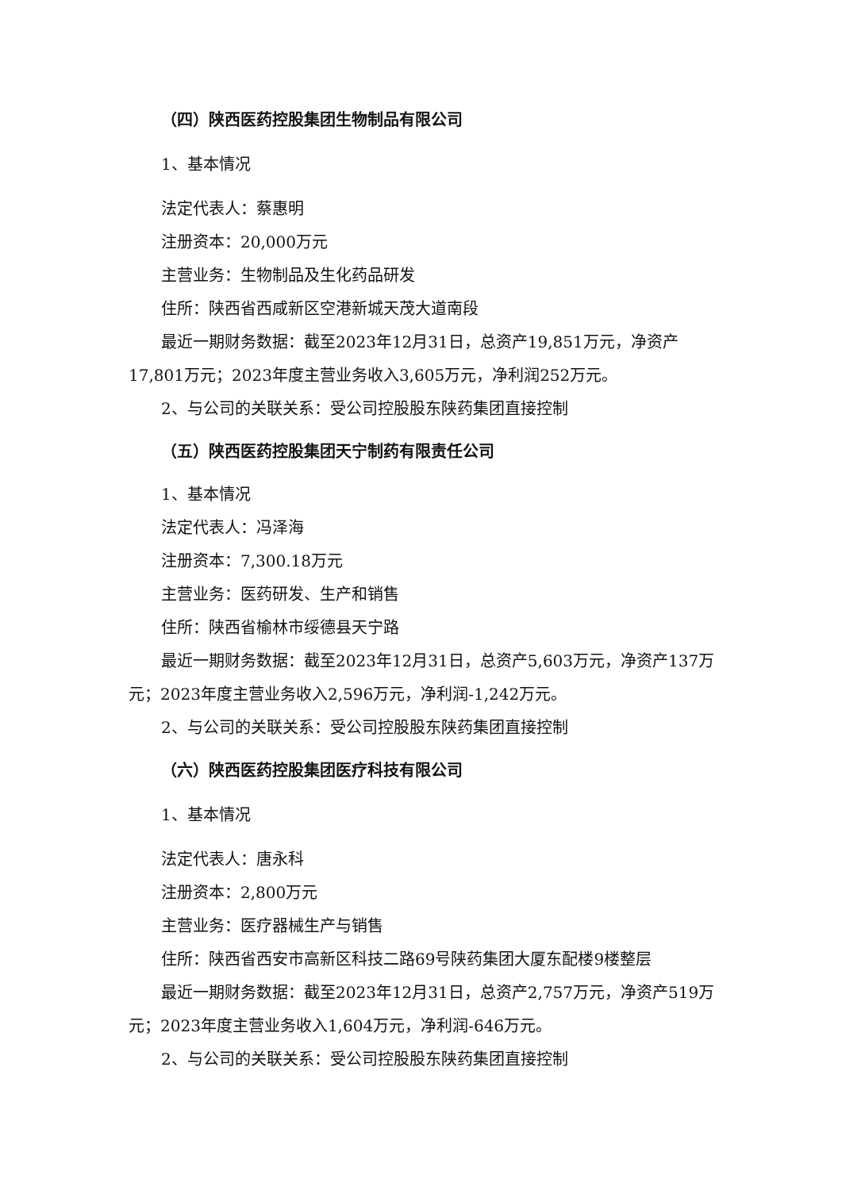（四）陕西医药控股集团生物制品有限公司
1、基本情况
法定代表人：蔡惠明
注册资本：20,000万元
主营业务：生物制品及生化药品研发
住所：陕西省西咸新区空港新城天茂大道南段
最近一期财务数据：截至2023年12月31日，总资产19,851万元，净资产17,801万元；2023年度主营业务收入3,605万元，净利润252万元。
2、与公司的关联关系：受公司控股股东陕药集团直接控制
（五）陕西医药控股集团天宁制药有限责任公司
1、基本情况
法定代表人：冯泽海
注册资本：7,300.18万元
主营业务：医药研发、生产和销售
住所：陕西省榆林市绥德县天宁路
最近一期财务数据：截至2023年12月31日，总资产5,603万元，净资产137万元；2023年度主营业务收入2,596万元，净利润-1,242万元。
2、与公司的关联关系：受公司控股股东陕药集团直接控制
（六）陕西医药控股集团医疗科技有限公司
1、基本情况
法定代表人：唐永科
注册资本：2,800万元
主营业务：医疗器械生产与销售
住所：陕西省西安市高新区科技二路69号陕药集团大厦东配楼9楼整层
最近一期财务数据：截至2023年12月31日，总资产2,757万元，净资产519万元；2023年度主营业务收入1,604万元，净利润-646万元。
2、与公司的关联关系：受公司控股股东陕药集团直接控制